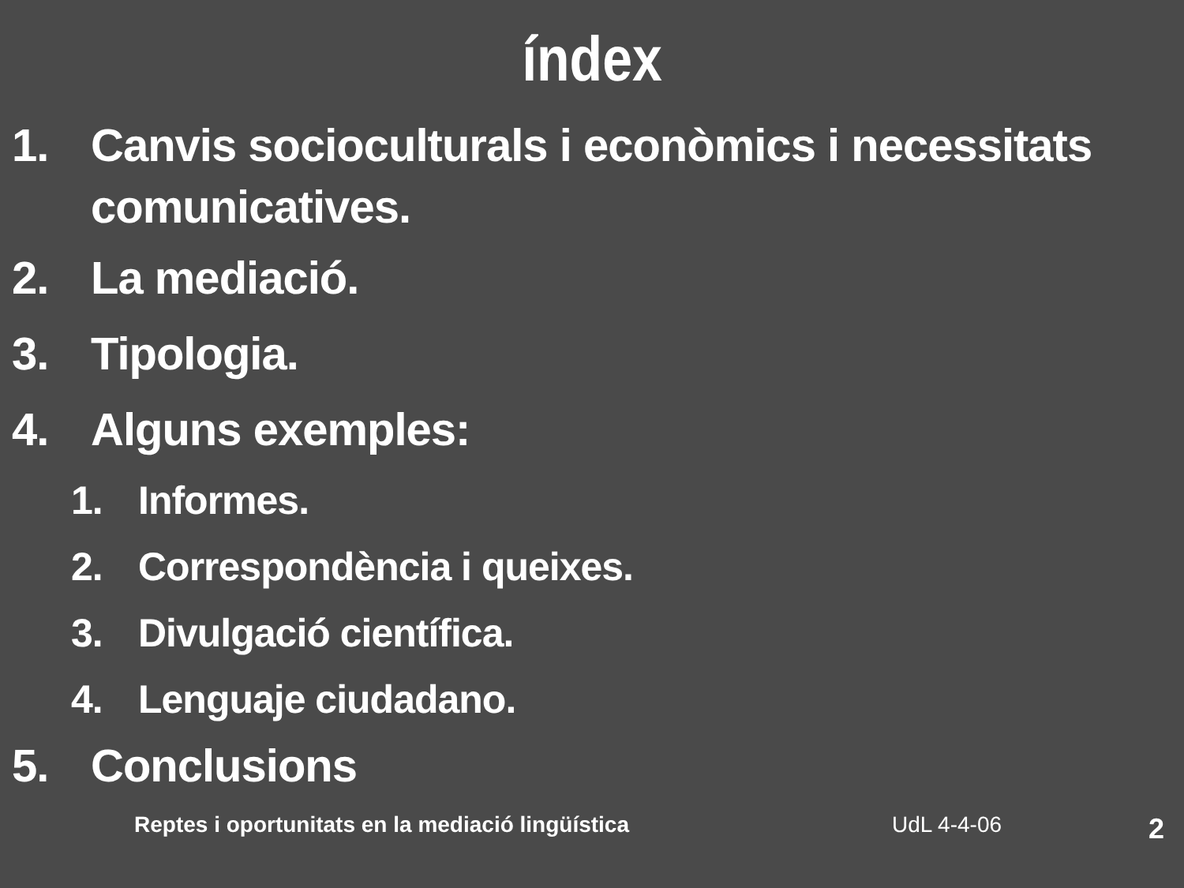índex
1. Canvis socioculturals i econòmics i necessitats comunicatives.
2. La mediació.
3. Tipologia.
4. Alguns exemples:
1. Informes.
2. Correspondència i queixes.
3. Divulgació científica.
4. Lenguaje ciudadano.
5. Conclusions
Reptes i oportunitats en la mediació lingüística UdL 4-4-06 2